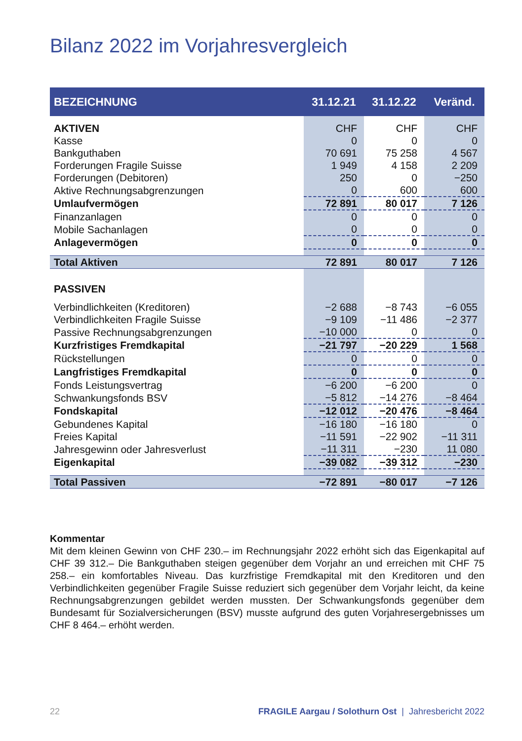Bilanz 2022 im Vorjahresvergleich
| BEZEICHNUNG | 31.12.21 | 31.12.22 | Veränd. |
| --- | --- | --- | --- |
| AKTIVEN | CHF | CHF | CHF |
| Kasse | 0 | 0 | 0 |
| Bankguthaben | 70 691 | 75 258 | 4 567 |
| Forderungen Fragile Suisse | 1 949 | 4 158 | 2 209 |
| Forderungen (Debitoren) | 250 | 0 | −250 |
| Aktive Rechnungsabgrenzungen | 0 | 600 | 600 |
| Umlaufvermögen | 72 891 | 80 017 | 7 126 |
| Finanzanlagen | 0 | 0 | 0 |
| Mobile Sachanlagen | 0 | 0 | 0 |
| Anlagevermögen | 0 | 0 | 0 |
| Total Aktiven | 72 891 | 80 017 | 7 126 |
| PASSIVEN | | | |
| Verbindlichkeiten (Kreditoren) | −2 688 | −8 743 | −6 055 |
| Verbindlichkeiten Fragile Suisse | −9 109 | −11 486 | −2 377 |
| Passive Rechnungsabgrenzungen | −10 000 | 0 | 0 |
| Kurzfristiges Fremdkapital | −21 797 | −20 229 | 1 568 |
| Rückstellungen | 0 | 0 | 0 |
| Langfristiges Fremdkapital | 0 | 0 | 0 |
| Fonds Leistungsvertrag | −6 200 | −6 200 | 0 |
| Schwankungsfonds BSV | −5 812 | −14 276 | −8 464 |
| Fondskapital | −12 012 | −20 476 | −8 464 |
| Gebundenes Kapital | −16 180 | −16 180 | 0 |
| Freies Kapital | −11 591 | −22 902 | −11 311 |
| Jahresgewinn oder Jahresverlust | −11 311 | −230 | 11 080 |
| Eigenkapital | −39 082 | −39 312 | −230 |
| Total Passiven | −72 891 | −80 017 | −7 126 |
Kommentar
Mit dem kleinen Gewinn von CHF 230.– im Rechnungsjahr 2022 erhöht sich das Eigenkapital auf CHF 39 312.– Die Bankguthaben steigen gegenüber dem Vorjahr an und erreichen mit CHF 75 258.– ein komfortables Niveau. Das kurzfristige Fremdkapital mit den Kreditoren und den Verbindlichkeiten gegenüber Fragile Suisse reduziert sich gegenüber dem Vorjahr leicht, da keine Rechnungsabgrenzungen gebildet werden mussten. Der Schwankungsfonds gegenüber dem Bundesamt für Sozialversicherungen (BSV) musste aufgrund des guten Vorjahresergebnisses um CHF 8 464.– erhöht werden.
22 FRAGILE Aargau / Solothurn Ost | Jahresbericht 2022